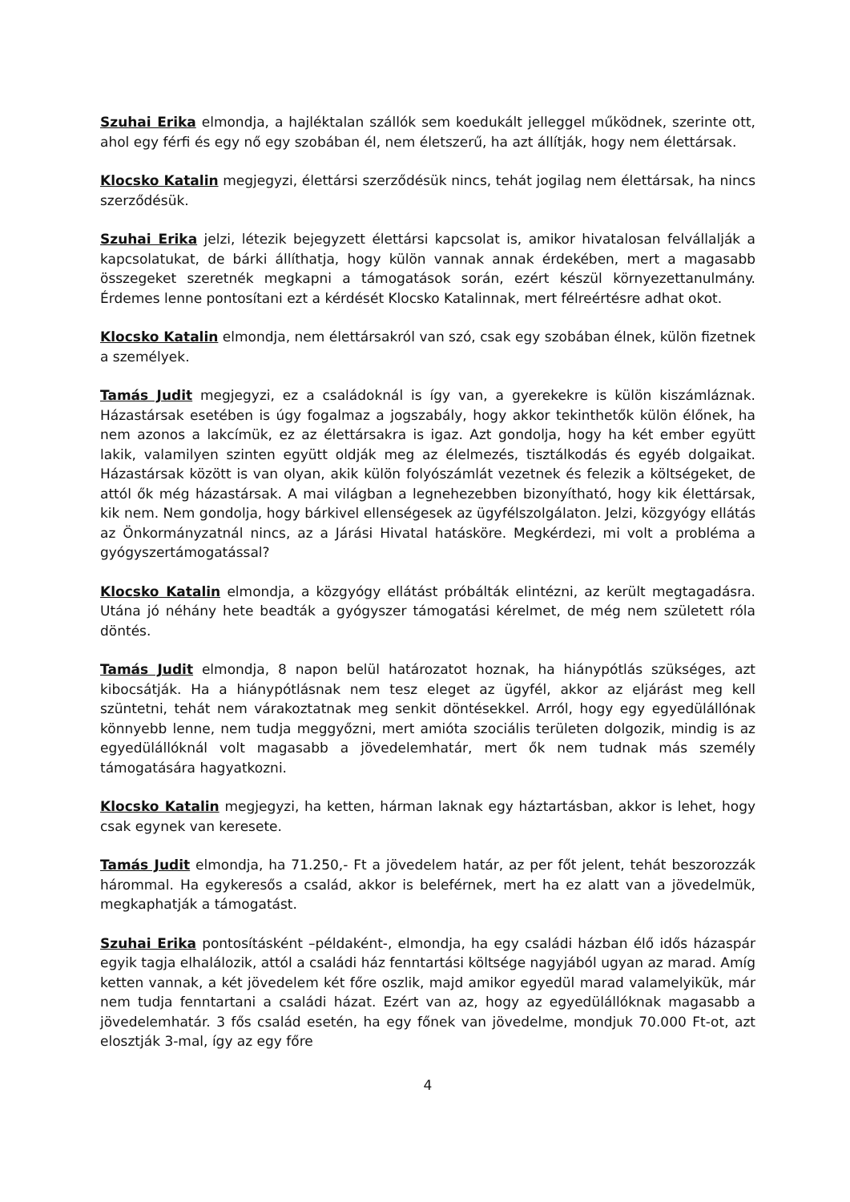Szuhai Erika elmondja, a hajléktalan szállók sem koedukált jelleggel működnek, szerinte ott, ahol egy férfi és egy nő egy szobában él, nem életszerű, ha azt állítják, hogy nem élettársak.
Klocsko Katalin megjegyzi, élettársi szerződésük nincs, tehát jogilag nem élettársak, ha nincs szerződésük.
Szuhai Erika jelzi, létezik bejegyzett élettársi kapcsolat is, amikor hivatalosan felvállalják a kapcsolatukat, de bárki állíthatja, hogy külön vannak annak érdekében, mert a magasabb összegeket szeretnék megkapni a támogatások során, ezért készül környezettanulmány. Érdemes lenne pontosítani ezt a kérdését Klocsko Katalinnak, mert félreértésre adhat okot.
Klocsko Katalin elmondja, nem élettársakról van szó, csak egy szobában élnek, külön fizetnek a személyek.
Tamás Judit megjegyzi, ez a családoknál is így van, a gyerekekre is külön kiszámláznak. Házastársak esetében is úgy fogalmaz a jogszabály, hogy akkor tekinthetők külön élőnek, ha nem azonos a lakcímük, ez az élettársakra is igaz. Azt gondolja, hogy ha két ember együtt lakik, valamilyen szinten együtt oldják meg az élelmezés, tisztálkodás és egyéb dolgaikat. Házastársak között is van olyan, akik külön folyószámlát vezetnek és felezik a költségeket, de attól ők még házastársak. A mai világban a legnehezebben bizonyítható, hogy kik élettársak, kik nem. Nem gondolja, hogy bárkivel ellenségesek az ügyfélszolgálaton. Jelzi, közgyógy ellátás az Önkormányzatnál nincs, az a Járási Hivatal hatásköre. Megkérdezi, mi volt a probléma a gyógyszertámogatással?
Klocsko Katalin elmondja, a közgyógy ellátást próbálták elintézni, az került megtagadásra. Utána jó néhány hete beadták a gyógyszer támogatási kérelmet, de még nem született róla döntés.
Tamás Judit elmondja, 8 napon belül határozatot hoznak, ha hiánypótlás szükséges, azt kibocsátják. Ha a hiánypótlásnak nem tesz eleget az ügyfél, akkor az eljárást meg kell szüntetni, tehát nem várakoztatnak meg senkit döntésekkel. Arról, hogy egy egyedülállónak könnyebb lenne, nem tudja meggyőzni, mert amióta szociális területen dolgozik, mindig is az egyedülállóknál volt magasabb a jövedelemhatár, mert ők nem tudnak más személy támogatására hagyatkozni.
Klocsko Katalin megjegyzi, ha ketten, hárman laknak egy háztartásban, akkor is lehet, hogy csak egynek van keresete.
Tamás Judit elmondja, ha 71.250,- Ft a jövedelem határ, az per főt jelent, tehát beszorozzák hárommal. Ha egykeresős a család, akkor is beleférnek, mert ha ez alatt van a jövedelmük, megkaphatják a támogatást.
Szuhai Erika pontosításként –példaként-, elmondja, ha egy családi házban élő idős házaspár egyik tagja elhalálozik, attól a családi ház fenntartási költsége nagyjából ugyan az marad. Amíg ketten vannak, a két jövedelem két főre oszlik, majd amikor egyedül marad valamelyikük, már nem tudja fenntartani a családi házat. Ezért van az, hogy az egyedülállóknak magasabb a jövedelemhatár. 3 fős család esetén, ha egy főnek van jövedelme, mondjuk 70.000 Ft-ot, azt elosztják 3-mal, így az egy főre
4